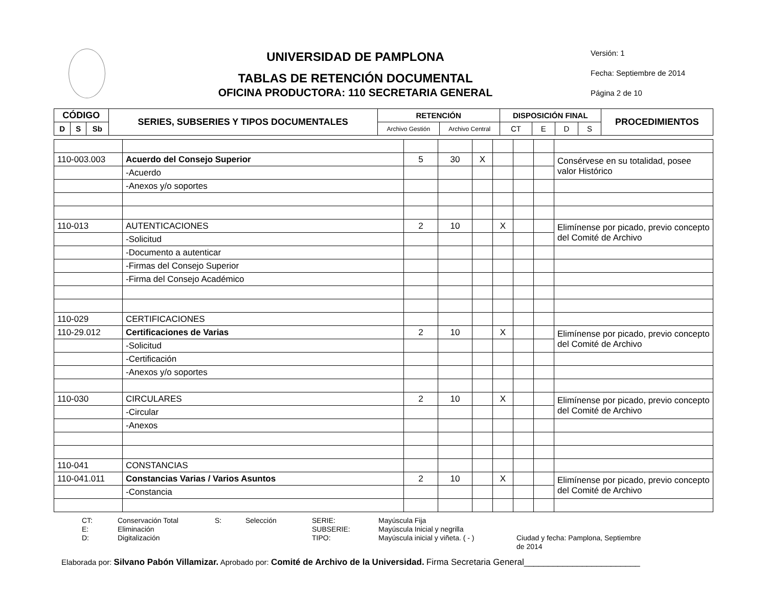UNIVERSIDAD DE PAMPLONA
TABLAS DE RETENCIÓN DOCUMENTAL
OFICINA PRODUCTORA: 110 SECRETARIA GENERAL
Versión: 1
Fecha: Septiembre de 2014
Página 2 de 10
| CÓDIGO | | | SERIES, SUBSERIES Y TIPOS DOCUMENTALES | RETENCIÓN | | DISPOSICIÓN FINAL | | | | PROCEDIMIENTOS |
| --- | --- | --- | --- | --- | --- | --- | --- | --- | --- | --- |
| D | S | Sb | | Archivo Gestión | Archivo Central | CT | E | D | S | |
| 110-003.003 | Acuerdo del Consejo Superior | 5 | 30 | X | | | | Consérvese en su totalidad, posee valor Histórico |
| | -Acuerdo | | | | | | | |
| | -Anexos y/o soportes | | | | | | | |
| 110-013 | AUTENTICACIONES | 2 | 10 | | X | | | Elimínense por picado, previo concepto del Comité de Archivo |
| | -Solicitud | | | | | | | |
| | -Documento a autenticar | | | | | | | |
| | -Firmas del Consejo Superior | | | | | | | |
| | -Firma del Consejo Académico | | | | | | | |
| 110-029 | CERTIFICACIONES | | | | | | | |
| 110-29.012 | Certificaciones de Varias | 2 | 10 | | X | | | Elimínense por picado, previo concepto del Comité de Archivo |
| | -Solicitud | | | | | | | |
| | -Certificación | | | | | | | |
| | -Anexos y/o soportes | | | | | | | |
| 110-030 | CIRCULARES | 2 | 10 | | X | | | Elimínense por picado, previo concepto del Comité de Archivo |
| | -Circular | | | | | | | |
| | -Anexos | | | | | | | |
| 110-041 | CONSTANCIAS | | | | | | | |
| 110-041.011 | Constancias Varias / Varios Asuntos | 2 | 10 | | X | | | Elimínense por picado, previo concepto del Comité de Archivo |
| | -Constancia | | | | | | | |
CT: Conservación Total S: Selección SERIE: Mayúscula Fija E: Eliminación SUBSERIE: Mayúscula Inicial y negrilla D: Digitalización TIPO: Mayúscula inicial y viñeta. ( - ) Ciudad y fecha: Pamplona, Septiembre de 2014
Elaborada por: Silvano Pabón Villamizar. Aprobado por: Comité de Archivo de la Universidad. Firma Secretaria General________________________